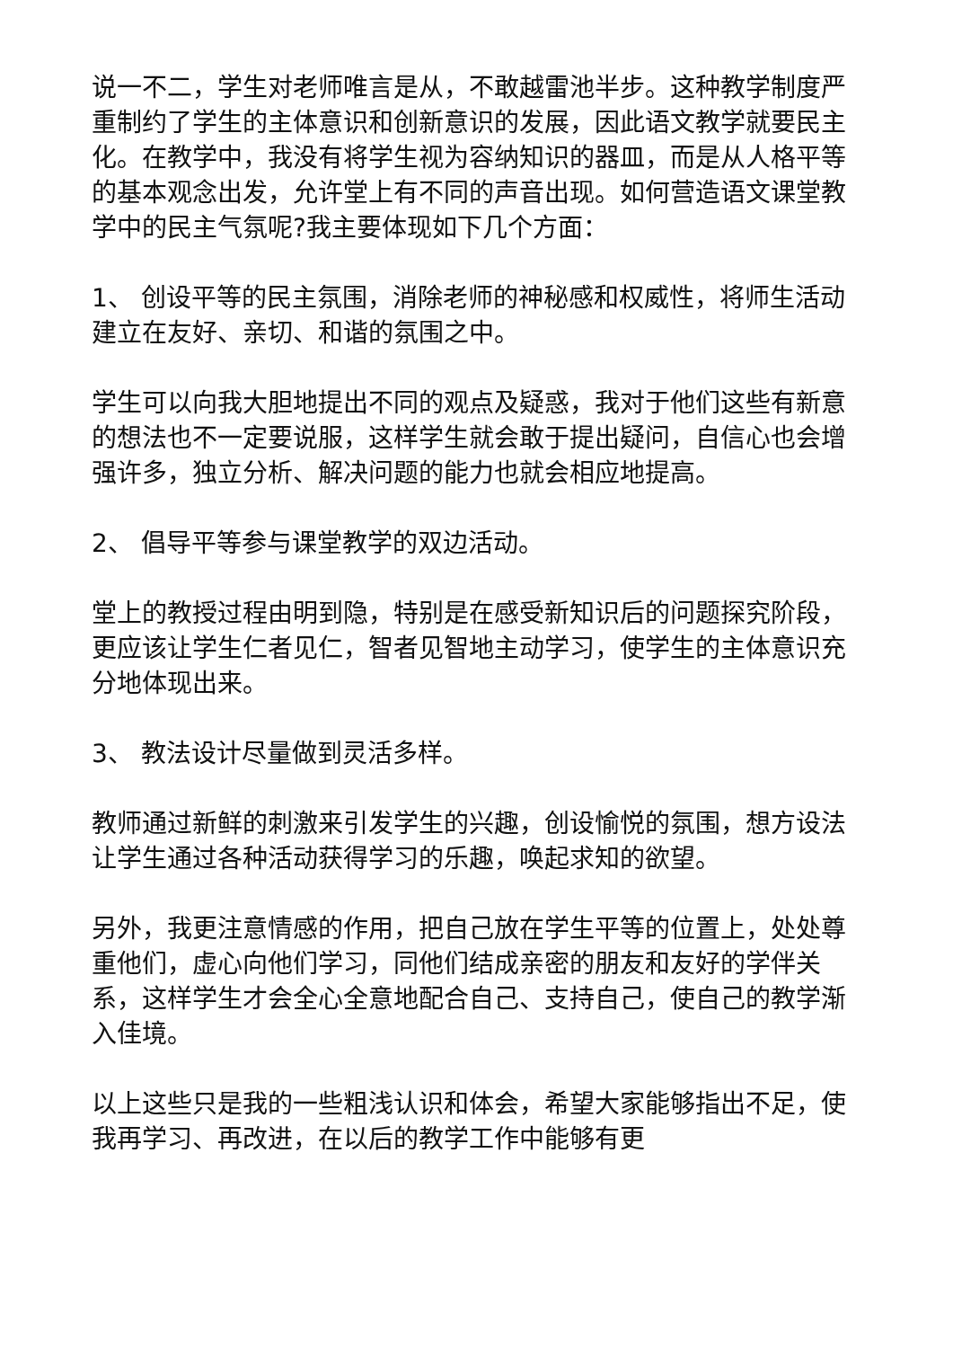说一不二，学生对老师唯言是从，不敢越雷池半步。这种教学制度严重制约了学生的主体意识和创新意识的发展，因此语文教学就要民主化。在教学中，我没有将学生视为容纳知识的器皿，而是从人格平等的基本观念出发，允许堂上有不同的声音出现。如何营造语文课堂教学中的民主气氛呢?我主要体现如下几个方面：
1、 创设平等的民主氛围，消除老师的神秘感和权威性，将师生活动建立在友好、亲切、和谐的氛围之中。
学生可以向我大胆地提出不同的观点及疑惑，我对于他们这些有新意的想法也不一定要说服，这样学生就会敢于提出疑问，自信心也会增强许多，独立分析、解决问题的能力也就会相应地提高。
2、 倡导平等参与课堂教学的双边活动。
堂上的教授过程由明到隐，特别是在感受新知识后的问题探究阶段，更应该让学生仁者见仁，智者见智地主动学习，使学生的主体意识充分地体现出来。
3、 教法设计尽量做到灵活多样。
教师通过新鲜的刺激来引发学生的兴趣，创设愉悦的氛围，想方设法让学生通过各种活动获得学习的乐趣，唤起求知的欲望。
另外，我更注意情感的作用，把自己放在学生平等的位置上，处处尊重他们，虚心向他们学习，同他们结成亲密的朋友和友好的学伴关系，这样学生才会全心全意地配合自己、支持自己，使自己的教学渐入佳境。
以上这些只是我的一些粗浅认识和体会，希望大家能够指出不足，使我再学习、再改进，在以后的教学工作中能够有更